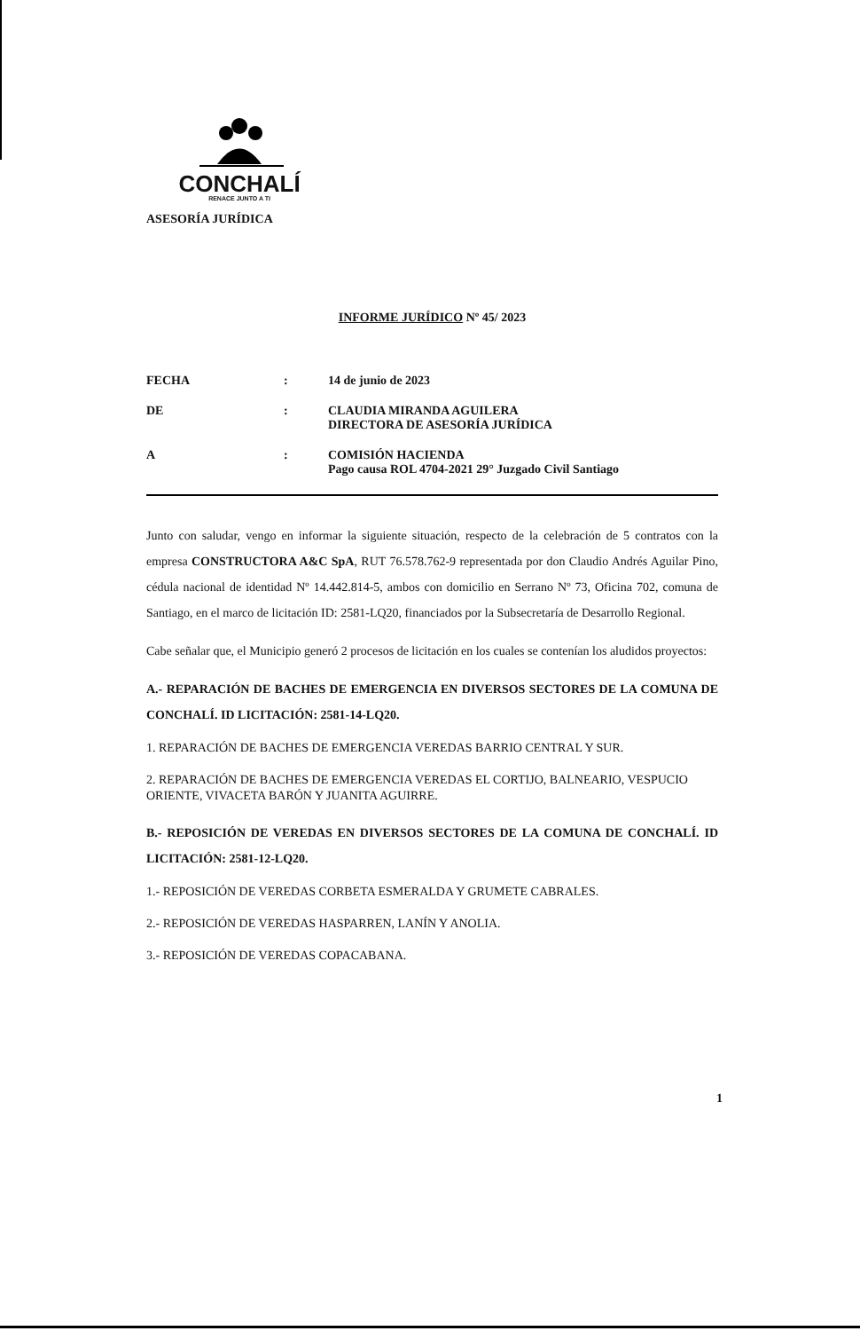CONCHALÍ
RENACE JUNTO A TI
ASESORÍA JURÍDICA
INFORME JURÍDICO Nº 45/ 2023
FECHA : 14 de junio de 2023
DE : CLAUDIA MIRANDA AGUILERA
DIRECTORA DE ASESORÍA JURÍDICA
A : COMISIÓN HACIENDA
Pago causa ROL 4704-2021 29° Juzgado Civil Santiago
Junto con saludar, vengo en informar la siguiente situación, respecto de la celebración de 5 contratos con la empresa CONSTRUCTORA A&C SpA, RUT 76.578.762-9 representada por don Claudio Andrés Aguilar Pino, cédula nacional de identidad Nº 14.442.814-5, ambos con domicilio en Serrano Nº 73, Oficina 702, comuna de Santiago, en el marco de licitación ID: 2581-LQ20, financiados por la Subsecretaría de Desarrollo Regional.
Cabe señalar que, el Municipio generó 2 procesos de licitación en los cuales se contenían los aludidos proyectos:
A.- REPARACIÓN DE BACHES DE EMERGENCIA EN DIVERSOS SECTORES DE LA COMUNA DE CONCHALÍ. ID LICITACIÓN: 2581-14-LQ20.
1. REPARACIÓN DE BACHES DE EMERGENCIA VEREDAS BARRIO CENTRAL Y SUR.
2. REPARACIÓN DE BACHES DE EMERGENCIA VEREDAS EL CORTIJO, BALNEARIO, VESPUCIO ORIENTE, VIVACETA BARÓN Y JUANITA AGUIRRE.
B.- REPOSICIÓN DE VEREDAS EN DIVERSOS SECTORES DE LA COMUNA DE CONCHALÍ. ID LICITACIÓN: 2581-12-LQ20.
1.- REPOSICIÓN DE VEREDAS CORBETA ESMERALDA Y GRUMETE CABRALES.
2.- REPOSICIÓN DE VEREDAS HASPARREN, LANÍN Y ANOLIA.
3.- REPOSICIÓN DE VEREDAS COPACABANA.
1